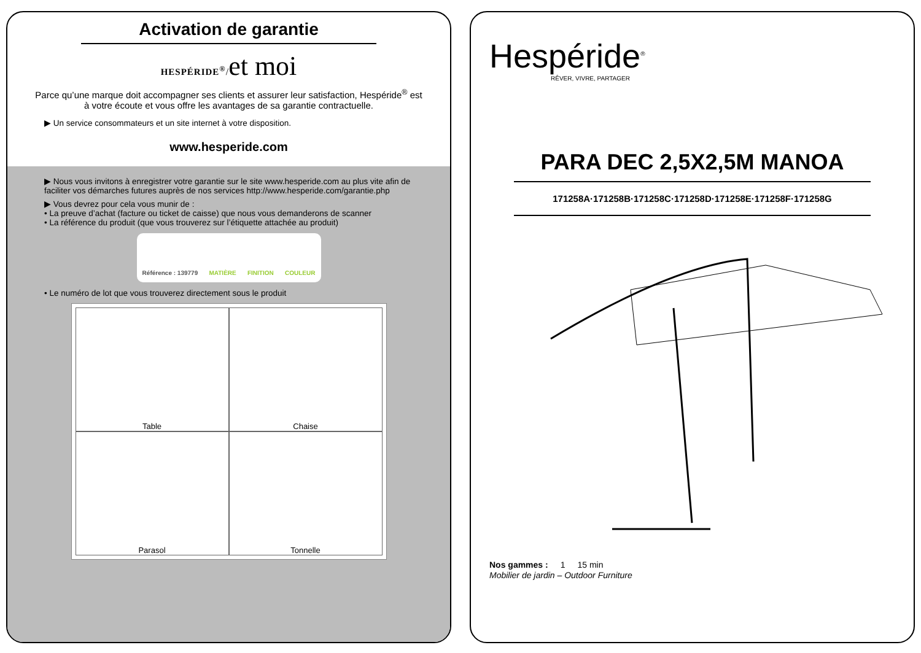Activation de garantie
HESPÉRIDE<sup>®</sup>/et moi
Parce qu’une marque doit accompagner ses clients et assurer leur satisfaction, Hespéride<sup>®</sup> est à votre écoute et vous offre les avantages de sa garantie contractuelle.
▶ Un service consommateurs et un site internet à votre disposition.
www.hesperide.com
▶ Nous vous invitons à enregistrer votre garantie sur le site www.hesperide.com au plus vite afin de faciliter vos démarches futures auprès de nos services http://www.hesperide.com/garantie.php
▶ Vous devrez pour cela vous munir de :
• La preuve d’achat (facture ou ticket de caisse) que nous vous demanderons de scanner
• La référence du produit (que vous trouverez sur l’étiquette attachée au produit)
Référence : 139779 MATIÈRE FINITION COULEUR
• Le numéro de lot que vous trouverez directement sous le produit
Table
Chaise
Parasol
Tonnelle
Hespéride<sup>®</sup>
RÊVER, VIVRE, PARTAGER
PARA DEC 2,5X2,5M MANOA
171258A·171258B·171258C·171258D·171258E·171258F·171258G
Nos gammes : 1 15 min
Mobilier de jardin – Outdoor Furniture